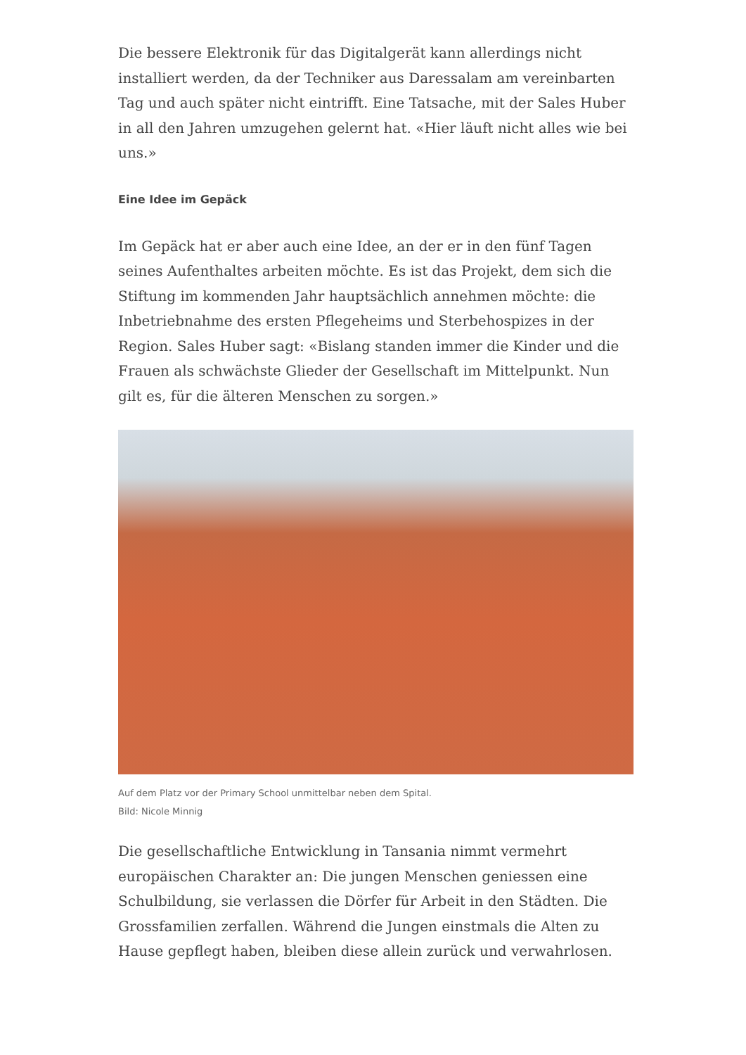Die bessere Elektronik für das Digitalgerät kann allerdings nicht installiert werden, da der Techniker aus Daressalam am vereinbarten Tag und auch später nicht eintrifft. Eine Tatsache, mit der Sales Huber in all den Jahren umzugehen gelernt hat. «Hier läuft nicht alles wie bei uns.»
Eine Idee im Gepäck
Im Gepäck hat er aber auch eine Idee, an der er in den fünf Tagen seines Aufenthaltes arbeiten möchte. Es ist das Projekt, dem sich die Stiftung im kommenden Jahr hauptsächlich annehmen möchte: die Inbetriebnahme des ersten Pflegeheims und Sterbehospizes in der Region. Sales Huber sagt: «Bislang standen immer die Kinder und die Frauen als schwächste Glieder der Gesellschaft im Mittelpunkt. Nun gilt es, für die älteren Menschen zu sorgen.»
Auf dem Platz vor der Primary School unmittelbar neben dem Spital.
Bild: Nicole Minnig
Die gesellschaftliche Entwicklung in Tansania nimmt vermehrt europäischen Charakter an: Die jungen Menschen geniessen eine Schulbildung, sie verlassen die Dörfer für Arbeit in den Städten. Die Grossfamilien zerfallen. Während die Jungen einstmals die Alten zu Hause gepflegt haben, bleiben diese allein zurück und verwahrlosen.